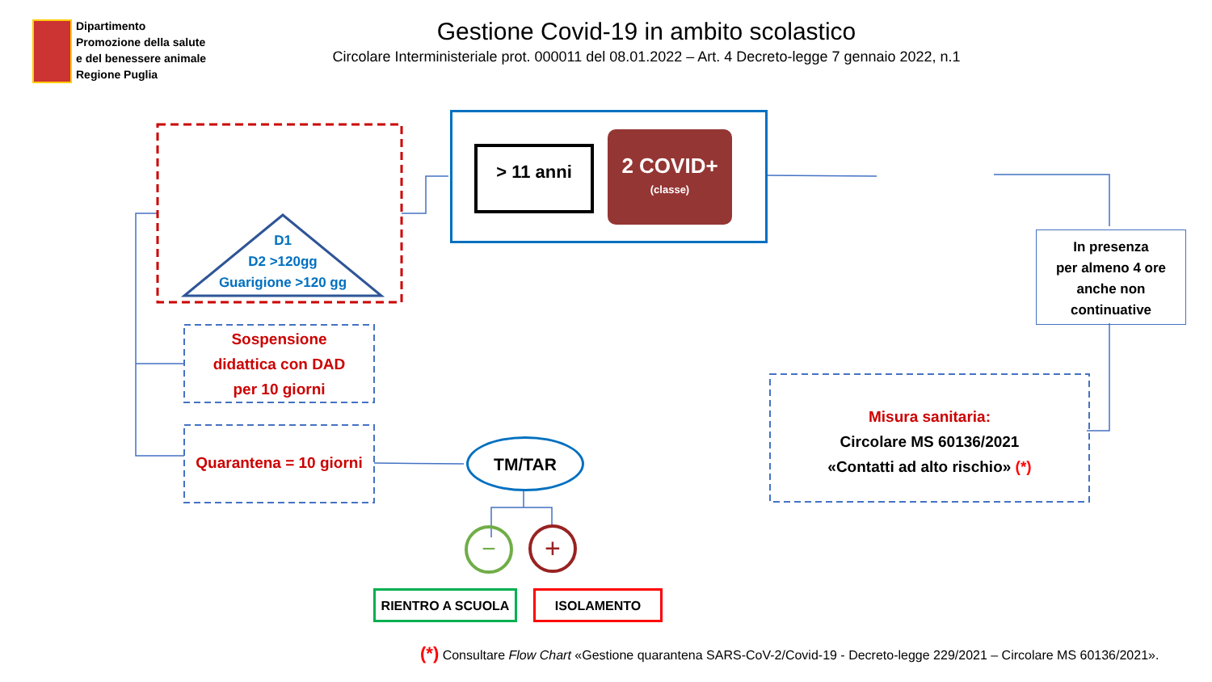Dipartimento
Promozione della salute
e del benessere animale
Regione Puglia
Gestione Covid-19 in ambito scolastico
Circolare Interministeriale prot. 000011 del 08.01.2022 – Art. 4 Decreto-legge 7 gennaio 2022, n.1
−
+
D1
D2 >120gg
Guarigione >120 gg
> 11 anni
2 COVID+
(classe)
In presenza
per almeno 4 ore
anche non
continuative
Sospensione
didattica con DAD
per 10 giorni
Quarantena = 10 giorni
TM/TAR
Misura sanitaria:
Circolare MS 60136/2021
«Contatti ad alto rischio» (*)
RIENTRO A SCUOLA ISOLAMENTO
(*) Consultare Flow Chart «Gestione quarantena SARS-CoV-2/Covid-19 - Decreto-legge 229/2021 – Circolare MS 60136/2021».